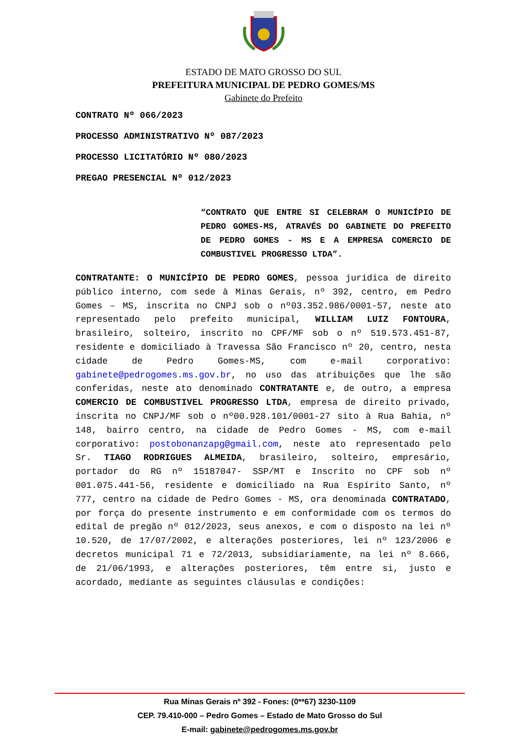ESTADO DE MATO GROSSO DO SUL
PREFEITURA MUNICIPAL DE PEDRO GOMES/MS
Gabinete do Prefeito
CONTRATO Nº 066/2023
PROCESSO ADMINISTRATIVO Nº 087/2023
PROCESSO LICITATÓRIO Nº 080/2023
PREGAO PRESENCIAL Nº 012/2023
“CONTRATO QUE ENTRE SI CELEBRAM O MUNICÍPIO DE PEDRO GOMES-MS, ATRAVÉS DO GABINETE DO PREFEITO DE PEDRO GOMES - MS E A EMPRESA COMERCIO DE COMBUSTIVEL PROGRESSO LTDA”.
CONTRATANTE: O MUNICÍPIO DE PEDRO GOMES, pessoa jurídica de direito público interno, com sede à Minas Gerais, nº 392, centro, em Pedro Gomes – MS, inscrita no CNPJ sob o nº03.352.986/0001-57, neste ato representado pelo prefeito municipal, WILLIAM LUIZ FONTOURA, brasileiro, solteiro, inscrito no CPF/MF sob o nº 519.573.451-87, residente e domiciliado à Travessa São Francisco nº 20, centro, nesta cidade de Pedro Gomes-MS, com e-mail corporativo: gabinete@pedrogomes.ms.gov.br, no uso das atribuições que lhe são conferidas, neste ato denominado CONTRATANTE e, de outro, a empresa COMERCIO DE COMBUSTIVEL PROGRESSO LTDA, empresa de direito privado, inscrita no CNPJ/MF sob o nº00.928.101/0001-27 sito à Rua Bahia, nº 148, bairro centro, na cidade de Pedro Gomes - MS, com e-mail corporativo: postobonanzapg@gmail.com, neste ato representado pelo Sr. TIAGO RODRIGUES ALMEIDA, brasileiro, solteiro, empresário, portador do RG nº 15187047- SSP/MT e Inscrito no CPF sob nº 001.075.441-56, residente e domiciliado na Rua Espírito Santo, nº 777, centro na cidade de Pedro Gomes - MS, ora denominada CONTRATADO, por força do presente instrumento e em conformidade com os termos do edital de pregão nº 012/2023, seus anexos, e com o disposto na lei nº 10.520, de 17/07/2002, e alterações posteriores, lei nº 123/2006 e decretos municipal 71 e 72/2013, subsidiariamente, na lei nº 8.666, de 21/06/1993, e alterações posteriores, têm entre si, justo e acordado, mediante as seguintes cláusulas e condições:
Rua Minas Gerais nº 392 - Fones: (0**67) 3230-1109
CEP. 79.410-000 – Pedro Gomes – Estado de Mato Grosso do Sul
E-mail: gabinete@pedrogomes.ms.gov.br